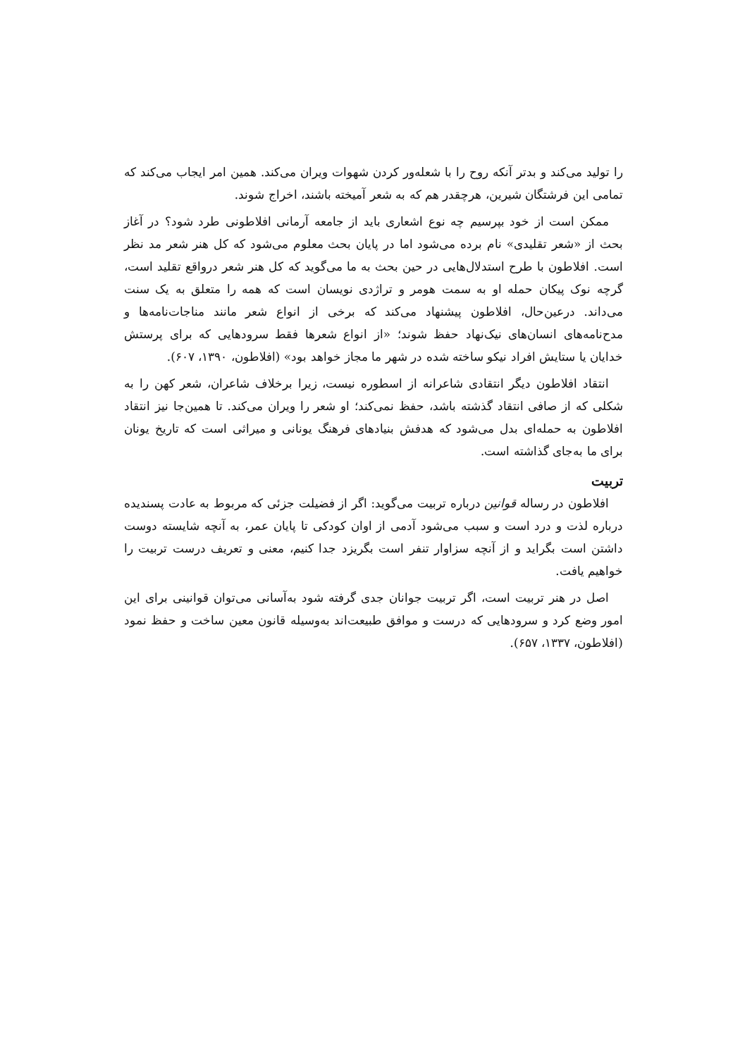را تولید می‌کند و بدتر آنکه روح را با شعله‌ور کردن شهوات ویران می‌کند. همین امر ایجاب می‌کند که تمامی این فرشتگان شیرین، هرچقدر هم که به شعر آمیخته باشند، اخراج شوند.
ممکن است از خود بپرسیم چه نوع اشعاری باید از جامعه آرمانی افلاطونی طرد شود؟ در آغاز بحث از «شعر تقلیدی» نام برده می‌شود اما در پایان بحث معلوم می‌شود که کل هنر شعر مد نظر است. افلاطون با طرح استدلال‌هایی در حین بحث به ما می‌گوید که کل هنر شعر درواقع تقلید است، گرچه نوک پیکان حمله او به سمت هومر و تراژدی نویسان است که همه را متعلق به یک سنت می‌داند. درعین‌حال، افلاطون پیشنهاد می‌کند که برخی از انواع شعر مانند مناجات‌نامه‌ها و مدح‌نامه‌های انسان‌های نیک‌نهاد حفظ شوند؛ «از انواع شعرها فقط سرودهایی که برای پرستش خدایان یا ستایش افراد نیکو ساخته شده در شهر ما مجاز خواهد بود» (افلاطون، ۱۳۹۰، ۶۰۷).
انتقاد افلاطون دیگر انتقادی شاعرانه از اسطوره نیست، زیرا برخلاف شاعران، شعر کهن را به شکلی که از صافی انتقاد گذشته باشد، حفظ نمی‌کند؛ او شعر را ویران می‌کند. تا همین‌جا نیز انتقاد افلاطون به حمله‌ای بدل می‌شود که هدفش بنیادهای فرهنگ یونانی و میراثی است که تاریخ یونان برای ما به‌جای گذاشته است.
تربیت
افلاطون در رساله قوانین درباره تربیت می‌گوید: اگر از فضیلت جزئی که مربوط به عادت پسندیده درباره لذت و درد است و سبب می‌شود آدمی از اوان کودکی تا پایان عمر، به آنچه شایسته دوست داشتن است بگراید و از آنچه سزاوار تنفر است بگریزد جدا کنیم، معنی و تعریف درست تربیت را خواهیم یافت.
اصل در هنر تربیت است، اگر تربیت جوانان جدی گرفته شود به‌آسانی می‌توان قوانینی برای این امور وضع کرد و سرودهایی که درست و موافق طبیعت‌اند به‌وسیله قانون معین ساخت و حفظ نمود (افلاطون، ۱۳۳۷، ۶۵۷).